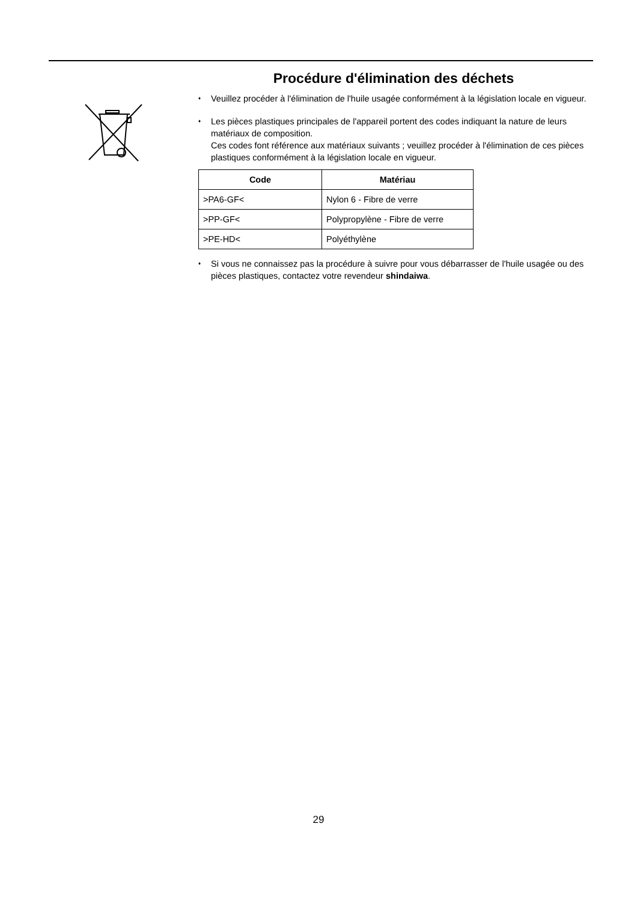Procédure d'élimination des déchets
♦ Veuillez procéder à l'élimination de l'huile usagée conformément à la législation locale en vigueur.
♦ Les pièces plastiques principales de l'appareil portent des codes indiquant la nature de leurs matériaux de composition.
Ces codes font référence aux matériaux suivants ; veuillez procéder à l'élimination de ces pièces plastiques conformément à la législation locale en vigueur.
| Code | Matériau |
| --- | --- |
| >PA6-GF< | Nylon 6 - Fibre de verre |
| >PP-GF< | Polypropylène - Fibre de verre |
| >PE-HD< | Polyéthylène |
♦ Si vous ne connaissez pas la procédure à suivre pour vous débarrasser de l'huile usagée ou des pièces plastiques, contactez votre revendeur shindaiwa.
29